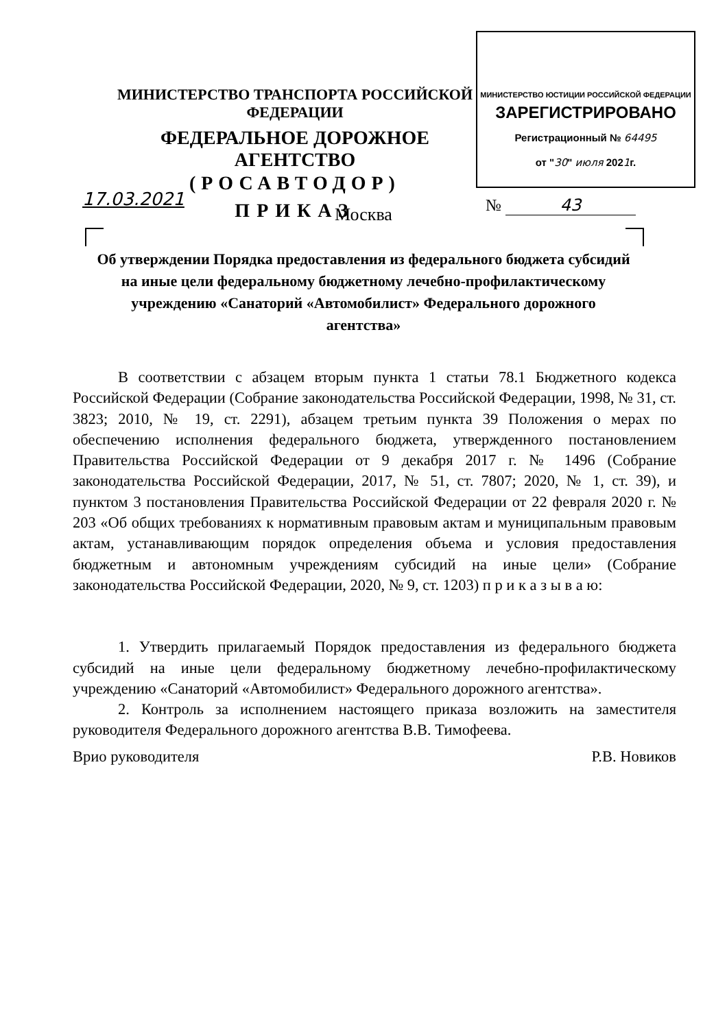МИНИСТЕРСТВО ЮСТИЦИИ РОССИЙСКОЙ ФЕДЕРАЦИИ
ЗАРЕГИСТРИРОВАНО
Регистрационный № 64495
от "30" июля 2021г.
МИНИСТЕРСТВО ТРАНСПОРТА РОССИЙСКОЙ ФЕДЕРАЦИИ
ФЕДЕРАЛЬНОЕ ДОРОЖНОЕ АГЕНТСТВО
(РОСАВТОДОР)
ПРИКАЗ
17.03.2021 № 43
Москва
Об утверждении Порядка предоставления из федерального бюджета субсидий на иные цели федеральному бюджетному лечебно-профилактическому учреждению «Санаторий «Автомобилист» Федерального дорожного агентства»
В соответствии с абзацем вторым пункта 1 статьи 78.1 Бюджетного кодекса Российской Федерации (Собрание законодательства Российской Федерации, 1998, № 31, ст. 3823; 2010, № 19, ст. 2291), абзацем третьим пункта 39 Положения о мерах по обеспечению исполнения федерального бюджета, утвержденного постановлением Правительства Российской Федерации от 9 декабря 2017 г. № 1496 (Собрание законодательства Российской Федерации, 2017, № 51, ст. 7807; 2020, № 1, ст. 39), и пунктом 3 постановления Правительства Российской Федерации от 22 февраля 2020 г. № 203 «Об общих требованиях к нормативным правовым актам и муниципальным правовым актам, устанавливающим порядок определения объема и условия предоставления бюджетным и автономным учреждениям субсидий на иные цели» (Собрание законодательства Российской Федерации, 2020, № 9, ст. 1203) п р и к а з ы в а ю:
1. Утвердить прилагаемый Порядок предоставления из федерального бюджета субсидий на иные цели федеральному бюджетному лечебно-профилактическому учреждению «Санаторий «Автомобилист» Федерального дорожного агентства».
2. Контроль за исполнением настоящего приказа возложить на заместителя руководителя Федерального дорожного агентства В.В. Тимофеева.
Врио руководителя Р.В. Новиков